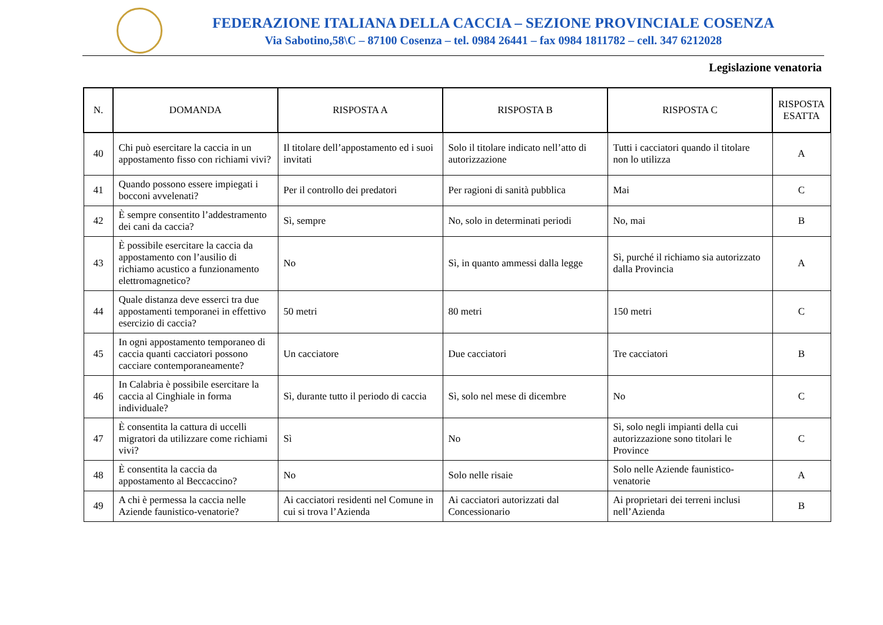FEDERAZIONE ITALIANA DELLA CACCIA – SEZIONE PROVINCIALE COSENZA
Via Sabotino,58\C – 87100 Cosenza – tel. 0984 26441 – fax 0984 1811782 – cell. 347 6212028
Legislazione venatoria
| N. | DOMANDA | RISPOSTA A | RISPOSTA B | RISPOSTA C | RISPOSTA ESATTA |
| --- | --- | --- | --- | --- | --- |
| 40 | Chi può esercitare la caccia in un appostamento fisso con richiami vivi? | Il titolare dell’appostamento ed i suoi invitati | Solo il titolare indicato nell’atto di autorizzazione | Tutti i cacciatori quando il titolare non lo utilizza | A |
| 41 | Quando possono essere impiegati i bocconi avvelenati? | Per il controllo dei predatori | Per ragioni di sanità pubblica | Mai | C |
| 42 | È sempre consentito l’addestramento dei cani da caccia? | Sì, sempre | No, solo in determinati periodi | No, mai | B |
| 43 | È possibile esercitare la caccia da appostamento con l’ausilio di richiamo acustico a funzionamento elettromagnetico? | No | Sì, in quanto ammessi dalla legge | Sì, purché il richiamo sia autorizzato dalla Provincia | A |
| 44 | Quale distanza deve esserci tra due appostamenti temporanei in effettivo esercizio di caccia? | 50 metri | 80 metri | 150 metri | C |
| 45 | In ogni appostamento temporaneo di caccia quanti cacciatori possono cacciare contemporaneamente? | Un cacciatore | Due cacciatori | Tre cacciatori | B |
| 46 | In Calabria è possibile esercitare la caccia al Cinghiale in forma individuale? | Sì, durante tutto il periodo di caccia | Sì, solo nel mese di dicembre | No | C |
| 47 | È consentita la cattura di uccelli migratori da utilizzare come richiami vivi? | Sì | No | Sì, solo negli impianti della cui autorizzazione sono titolari le Province | C |
| 48 | È consentita la caccia da appostamento al Beccaccino? | No | Solo nelle risaie | Solo nelle Aziende faunistico-venatorie | A |
| 49 | A chi è permessa la caccia nelle Aziende faunistico-venatorie? | Ai cacciatori residenti nel Comune in cui si trova l’Azienda | Ai cacciatori autorizzati dal Concessionario | Ai proprietari dei terreni inclusi nell’Azienda | B |